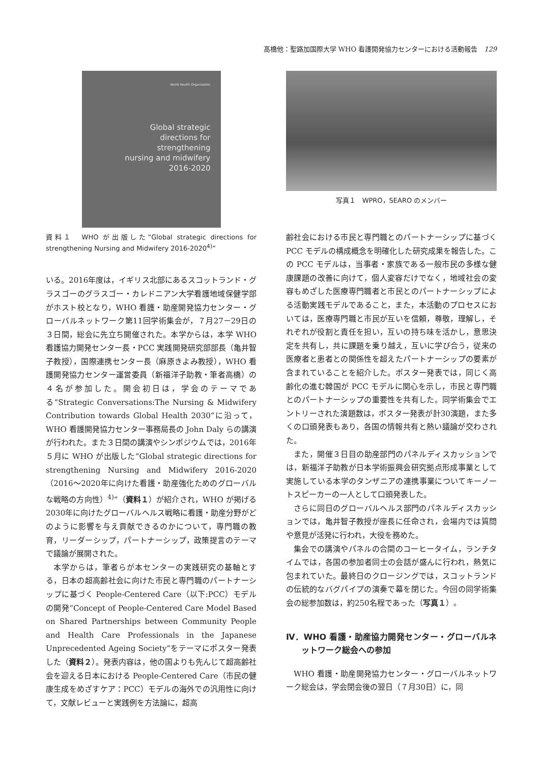髙橋他：聖路加国際大学 WHO 看護開発協力センターにおける活動報告　129
World Health Organization
Global strategic
directions for
strengthening
nursing and midwifery
2016-2020
資料１　WHO が出版した“Global strategic directions for strengthening Nursing and Midwifery 2016-2020<sup>4)</sup>”
いる。2016年度は，イギリス北部にあるスコットランド・グラスゴーのグラスゴー・カレドニアン大学看護地域保健学部がホスト校となり，WHO 看護・助産開発協力センター・グローバルネットワーク第11回学術集会が，７月27－29日の３日間，総会に先立ち開催された。本学からは，本学 WHO 看護協力開発センター長・PCC 実践開発研究部部長（亀井智子教授），国際連携センター長（麻原きよみ教授），WHO 看護開発協力センター運営委員（新福洋子助教・筆者高橋）の４名が参加した。開会初日は，学会のテーマである“Strategic Conversations:The Nursing & Midwifery Contribution towards Global Health 2030”に沿って，WHO 看護開発協力センター事務局長の John Daly らの講演が行われた。また３日間の講演やシンポジウムでは，2016年５月に WHO が出版した“Global strategic directions for strengthening Nursing and Midwifery 2016-2020（2016～2020年に向けた看護・助産強化ためのグローバルな戦略の方向性）<sup>4)</sup>”（資料１）が紹介され，WHO が掲げる2030年に向けたグローバルヘルス戦略に看護・助産分野がどのように影響を与え貢献できるのかについて，専門職の教育，リーダーシップ，パートナーシップ，政策提言のテーマで議論が展開された。
本学からは，筆者らが本センターの実践研究の基軸とする，日本の超高齢社会に向けた市民と専門職のパートナーシップに基づく People-Centered Care（以下:PCC）モデルの開発“Concept of People-Centered Care Model Based on Shared Partnerships between Community People and Health Care Professionals in the Japanese Unprecedented Ageing Society”をテーマにポスター発表した（資料２）。発表内容は，他の国よりも先んじて超高齢社会を迎える日本における People-Centered Care（市民の健康生成をめざすケア：PCC）モデルの海外での汎用性に向けて，文献レビューと実践例を方法論に，超高
写真１　WPRO，SEARO のメンバー
齢社会における市民と専門職とのパートナーシップに基づく PCC モデルの構成概念を明確化した研究成果を報告した。この PCC モデルは，当事者・家族である一般市民の多様な健康課題の改善に向けて，個人変容だけでなく，地域社会の変容もめざした医療専門職者と市民とのパートナーシップによる活動実践モデルであること，また，本活動のプロセスにおいては，医療専門職と市民が互いを信頼，尊敬，理解し，それぞれが役割と責任を担い，互いの持ち味を活かし，意思決定を共有し，共に課題を乗り越え，互いに学び合う，従来の医療者と患者との関係性を超えたパートナーシップの要素が含まれていることを紹介した。ポスター発表では，同じく高齢化の進む韓国が PCC モデルに関心を示し，市民と専門職とのパートナーシップの重要性を共有した。同学術集会でエントリーされた演題数は，ポスター発表が計30演題，また多くの口頭発表もあり，各国の情報共有と熱い議論が交わされた。
また，開催３日目の助産部門のパネルディスカッションでは，新福洋子助教が日本学術振興会研究拠点形成事業として実施している本学のタンザニアの連携事業についてキーノートスピーカーの一人として口頭発表した。
さらに同日のグローバルヘルス部門のパネルディスカッションでは，亀井智子教授が座長に任命され，会場内では質問や意見が活発に行われ，大役を務めた。
集会での講演やパネルの合間のコーヒータイム，ランチタイムでは，各国の参加者同士の会話が盛んに行われ，熱気に包まれていた。最終日のクロージングでは，スコットランドの伝統的なバグパイプの演奏で幕を閉じた。今回の同学術集会の総参加数は，約250名程であった（写真１）。
Ⅳ．WHO 看護・助産協力開発センター・グローバルネットワーク総会への参加
WHO 看護・助産開発協力センター・グローバルネットワーク総会は，学会閉会後の翌日（７月30日）に，同